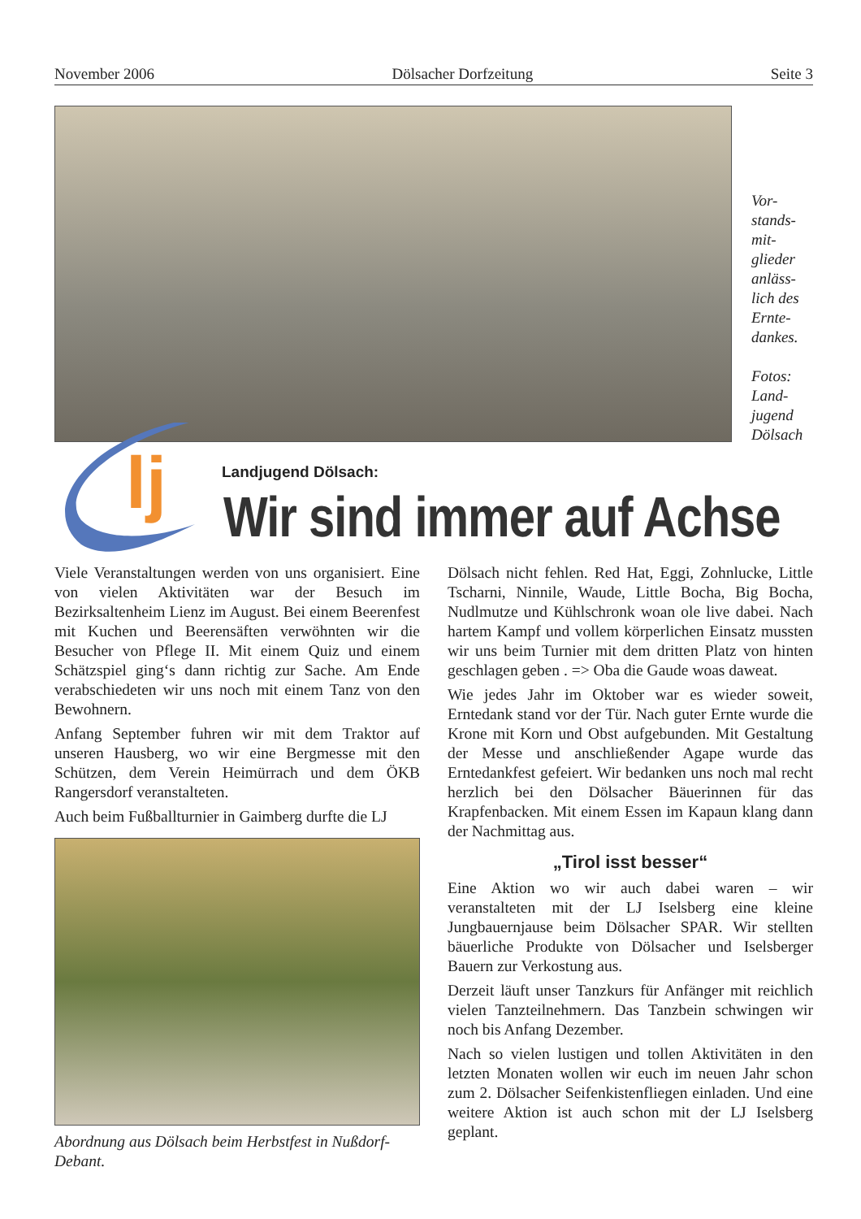November 2006 Dölsacher Dorfzeitung Seite 3
Vor-
stands-
mit-
glieder
anläss-
lich des
Ernte-
dankes.
Fotos:
Land-
jugend
Dölsach
lj
Landjugend Dölsach:
Wir sind immer auf Achse
Viele Veranstaltungen werden von uns organisiert. Eine von vielen Aktivitäten war der Besuch im Bezirksaltenheim Lienz im August. Bei einem Beerenfest mit Kuchen und Beerensäften verwöhnten wir die Besucher von Pflege II. Mit einem Quiz und einem Schätzspiel ging‘s dann richtig zur Sache. Am Ende verabschiedeten wir uns noch mit einem Tanz von den Bewohnern.
Anfang September fuhren wir mit dem Traktor auf unseren Hausberg, wo wir eine Bergmesse mit den Schützen, dem Verein Heimürrach und dem ÖKB Rangersdorf veranstalteten.
Auch beim Fußballturnier in Gaimberg durfte die LJ
Abordnung aus Dölsach beim Herbstfest in Nußdorf-Debant.
Dölsach nicht fehlen. Red Hat, Eggi, Zohnlucke, Little Tscharni, Ninnile, Waude, Little Bocha, Big Bocha, Nudlmutze und Kühlschronk woan ole live dabei. Nach hartem Kampf und vollem körperlichen Einsatz mussten wir uns beim Turnier mit dem dritten Platz von hinten geschlagen geben . => Oba die Gaude woas daweat.
Wie jedes Jahr im Oktober war es wieder soweit, Erntedank stand vor der Tür. Nach guter Ernte wurde die Krone mit Korn und Obst aufgebunden. Mit Gestaltung der Messe und anschließender Agape wurde das Erntedankfest gefeiert. Wir bedanken uns noch mal recht herzlich bei den Dölsacher Bäuerinnen für das Krapfenbacken. Mit einem Essen im Kapaun klang dann der Nachmittag aus.
„Tirol isst besser“
Eine Aktion wo wir auch dabei waren – wir veranstalteten mit der LJ Iselsberg eine kleine Jungbauernjause beim Dölsacher SPAR. Wir stellten bäuerliche Produkte von Dölsacher und Iselsberger Bauern zur Verkostung aus.
Derzeit läuft unser Tanzkurs für Anfänger mit reichlich vielen Tanzteilnehmern. Das Tanzbein schwingen wir noch bis Anfang Dezember.
Nach so vielen lustigen und tollen Aktivitäten in den letzten Monaten wollen wir euch im neuen Jahr schon zum 2. Dölsacher Seifenkistenfliegen einladen. Und eine weitere Aktion ist auch schon mit der LJ Iselsberg geplant.